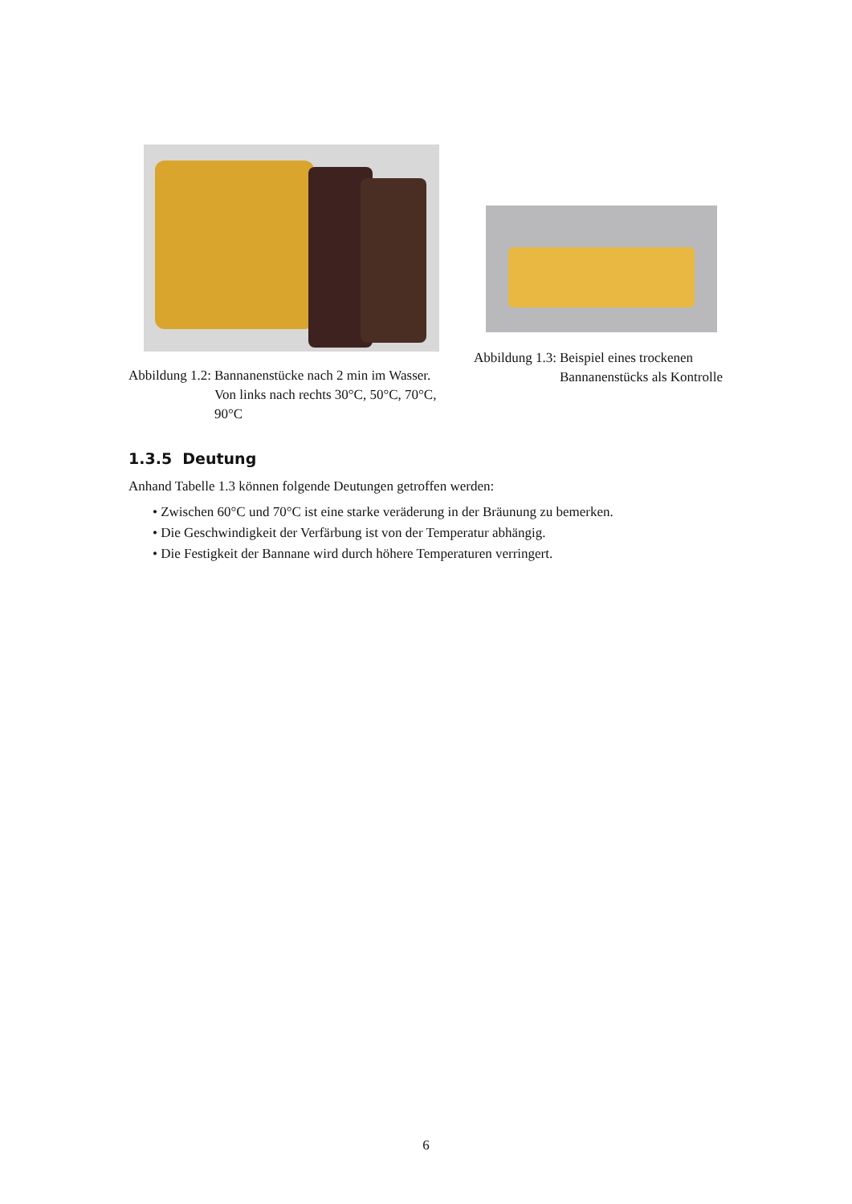Abbildung 1.2: Bannanenstücke nach 2 min im Wasser. Von links nach rechts 30°C, 50°C, 70°C, 90°C
Abbildung 1.3: Beispiel eines trockenen Bannanenstücks als Kontrolle
1.3.5 Deutung
Anhand Tabelle 1.3 können folgende Deutungen getroffen werden:
• Zwischen 60°C und 70°C ist eine starke veräderung in der Bräunung zu bemerken.
• Die Geschwindigkeit der Verfärbung ist von der Temperatur abhängig.
• Die Festigkeit der Bannane wird durch höhere Temperaturen verringert.
6